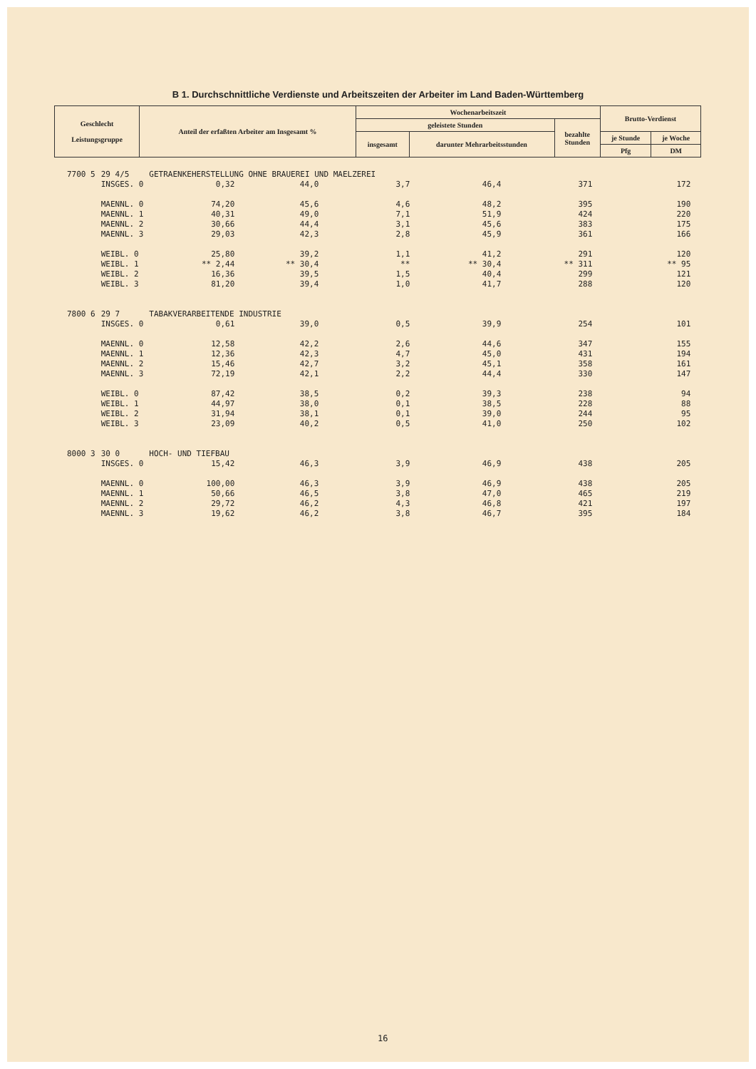B 1. Durchschnittliche Verdienste und Arbeitszeiten der Arbeiter im Land Baden-Württemberg
| Geschlecht Leistungsgruppe | Anteil der erfaßten Arbeiter am Insgesamt % | Wochenarbeitszeit | | | Brutto-Verdienst | |
| --- | --- | --- | --- | --- | --- | --- |
| | | geleistete Stunden | | bezahlte Stunden | | |
| | | insgesamt | darunter Mehrarbeitsstunden | | je Stunde | je Woche |
| | | | | | Pfg | DM |
| 7700 5 | 29 4/5 | GETRAENKEHERSTELLUNG OHNE BRAUEREI UND MAELZEREI | | | | | |
| | INSGES. 0 | 0,32 | 44,0 | 3,7 | 46,4 | 371 | 172 |
| | MAENNL. 0 | 74,20 | 45,6 | 4,6 | 48,2 | 395 | 190 |
| | MAENNL. 1 | 40,31 | 49,0 | 7,1 | 51,9 | 424 | 220 |
| | MAENNL. 2 | 30,66 | 44,4 | 3,1 | 45,6 | 383 | 175 |
| | MAENNL. 3 | 29,03 | 42,3 | 2,8 | 45,9 | 361 | 166 |
| | WEIBL. 0 | 25,80 | 39,2 | 1,1 | 41,2 | 291 | 120 |
| | WEIBL. 1 | ** 2,44 | ** 30,4 | ** | ** 30,4 | ** 311 | ** 95 |
| | WEIBL. 2 | 16,36 | 39,5 | 1,5 | 40,4 | 299 | 121 |
| | WEIBL. 3 | 81,20 | 39,4 | 1,0 | 41,7 | 288 | 120 |
| 7800 6 | 29 7 | TABAKVERARBEITENDE INDUSTRIE | | | | | |
| | INSGES. 0 | 0,61 | 39,0 | 0,5 | 39,9 | 254 | 101 |
| | MAENNL. 0 | 12,58 | 42,2 | 2,6 | 44,6 | 347 | 155 |
| | MAENNL. 1 | 12,36 | 42,3 | 4,7 | 45,0 | 431 | 194 |
| | MAENNL. 2 | 15,46 | 42,7 | 3,2 | 45,1 | 358 | 161 |
| | MAENNL. 3 | 72,19 | 42,1 | 2,2 | 44,4 | 330 | 147 |
| | WEIBL. 0 | 87,42 | 38,5 | 0,2 | 39,3 | 238 | 94 |
| | WEIBL. 1 | 44,97 | 38,0 | 0,1 | 38,5 | 228 | 88 |
| | WEIBL. 2 | 31,94 | 38,1 | 0,1 | 39,0 | 244 | 95 |
| | WEIBL. 3 | 23,09 | 40,2 | 0,5 | 41,0 | 250 | 102 |
| 8000 3 | 30 0 | HOCH- UND TIEFBAU | | | | | |
| | INSGES. 0 | 15,42 | 46,3 | 3,9 | 46,9 | 438 | 205 |
| | MAENNL. 0 | 100,00 | 46,3 | 3,9 | 46,9 | 438 | 205 |
| | MAENNL. 1 | 50,66 | 46,5 | 3,8 | 47,0 | 465 | 219 |
| | MAENNL. 2 | 29,72 | 46,2 | 4,3 | 46,8 | 421 | 197 |
| | MAENNL. 3 | 19,62 | 46,2 | 3,8 | 46,7 | 395 | 184 |
16